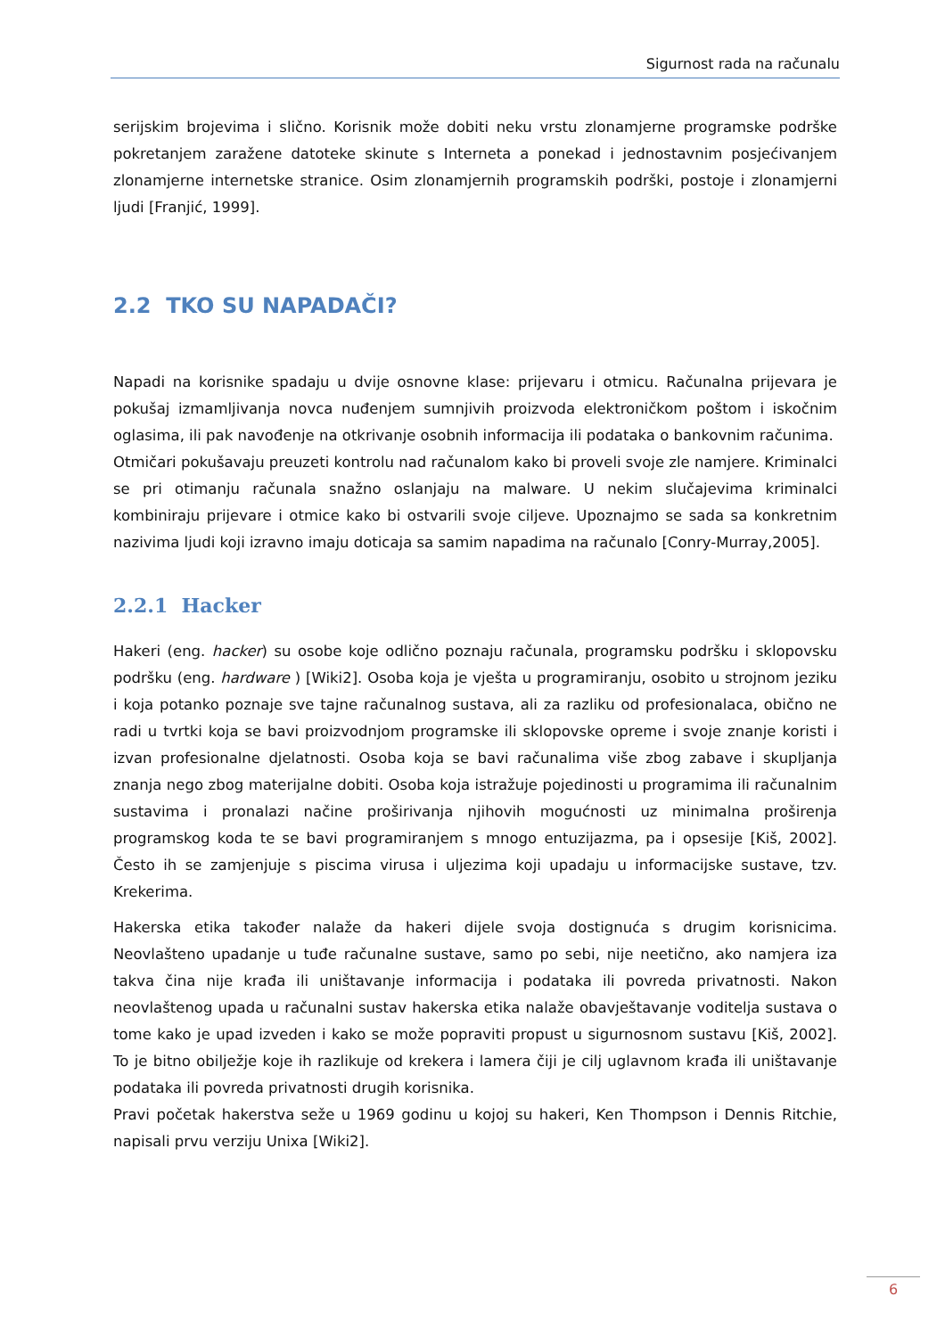Sigurnost rada na računalu
serijskim brojevima i slično. Korisnik može dobiti neku vrstu zlonamjerne programske podrške pokretanjem zaražene datoteke skinute s Interneta a ponekad i jednostavnim posjećivanjem zlonamjerne internetske stranice. Osim zlonamjernih programskih podrški, postoje i zlonamjerni ljudi [Franjić, 1999].
2.2 TKO SU NAPADAČI?
Napadi na korisnike spadaju u dvije osnovne klase: prijevaru i otmicu. Računalna prijevara je pokušaj izmamljivanja novca nuđenjem sumnjivih proizvoda elektroničkom poštom i iskočnim oglasima, ili pak navođenje na otkrivanje osobnih informacija ili podataka o bankovnim računima.
Otmičari pokušavaju preuzeti kontrolu nad računalom kako bi proveli svoje zle namjere. Kriminalci se pri otimanju računala snažno oslanjaju na malware. U nekim slučajevima kriminalci kombiniraju prijevare i otmice kako bi ostvarili svoje ciljeve. Upoznajmo se sada sa konkretnim nazivima ljudi koji izravno imaju doticaja sa samim napadima na računalo [Conry-Murray,2005].
2.2.1 Hacker
Hakeri (eng. hacker) su osobe koje odlično poznaju računala, programsku podršku i sklopovsku podršku (eng. hardware ) [Wiki2]. Osoba koja je vješta u programiranju, osobito u strojnom jeziku i koja potanko poznaje sve tajne računalnog sustava, ali za razliku od profesionalaca, obično ne radi u tvrtki koja se bavi proizvodnjom programske ili sklopovske opreme i svoje znanje koristi i izvan profesionalne djelatnosti. Osoba koja se bavi računalima više zbog zabave i skupljanja znanja nego zbog materijalne dobiti. Osoba koja istražuje pojedinosti u programima ili računalnim sustavima i pronalazi načine proširivanja njihovih mogućnosti uz minimalna proširenja programskog koda te se bavi programiranjem s mnogo entuzijazma, pa i opsesije [Kiš, 2002]. Često ih se zamjenjuje s piscima virusa i uljezima koji upadaju u informacijske sustave, tzv. Krekerima.
Hakerska etika također nalaže da hakeri dijele svoja dostignuća s drugim korisnicima. Neovlašteno upadanje u tuđe računalne sustave, samo po sebi, nije neetično, ako namjera iza takva čina nije krađa ili uništavanje informacija i podataka ili povreda privatnosti. Nakon neovlaštenog upada u računalni sustav hakerska etika nalaže obavještavanje voditelja sustava o tome kako je upad izveden i kako se može popraviti propust u sigurnosnom sustavu [Kiš, 2002]. To je bitno obilježje koje ih razlikuje od krekera i lamera čiji je cilj uglavnom krađa ili uništavanje podataka ili povreda privatnosti drugih korisnika.
Pravi početak hakerstva seže u 1969 godinu u kojoj su hakeri, Ken Thompson i Dennis Ritchie, napisali prvu verziju Unixa [Wiki2].
6